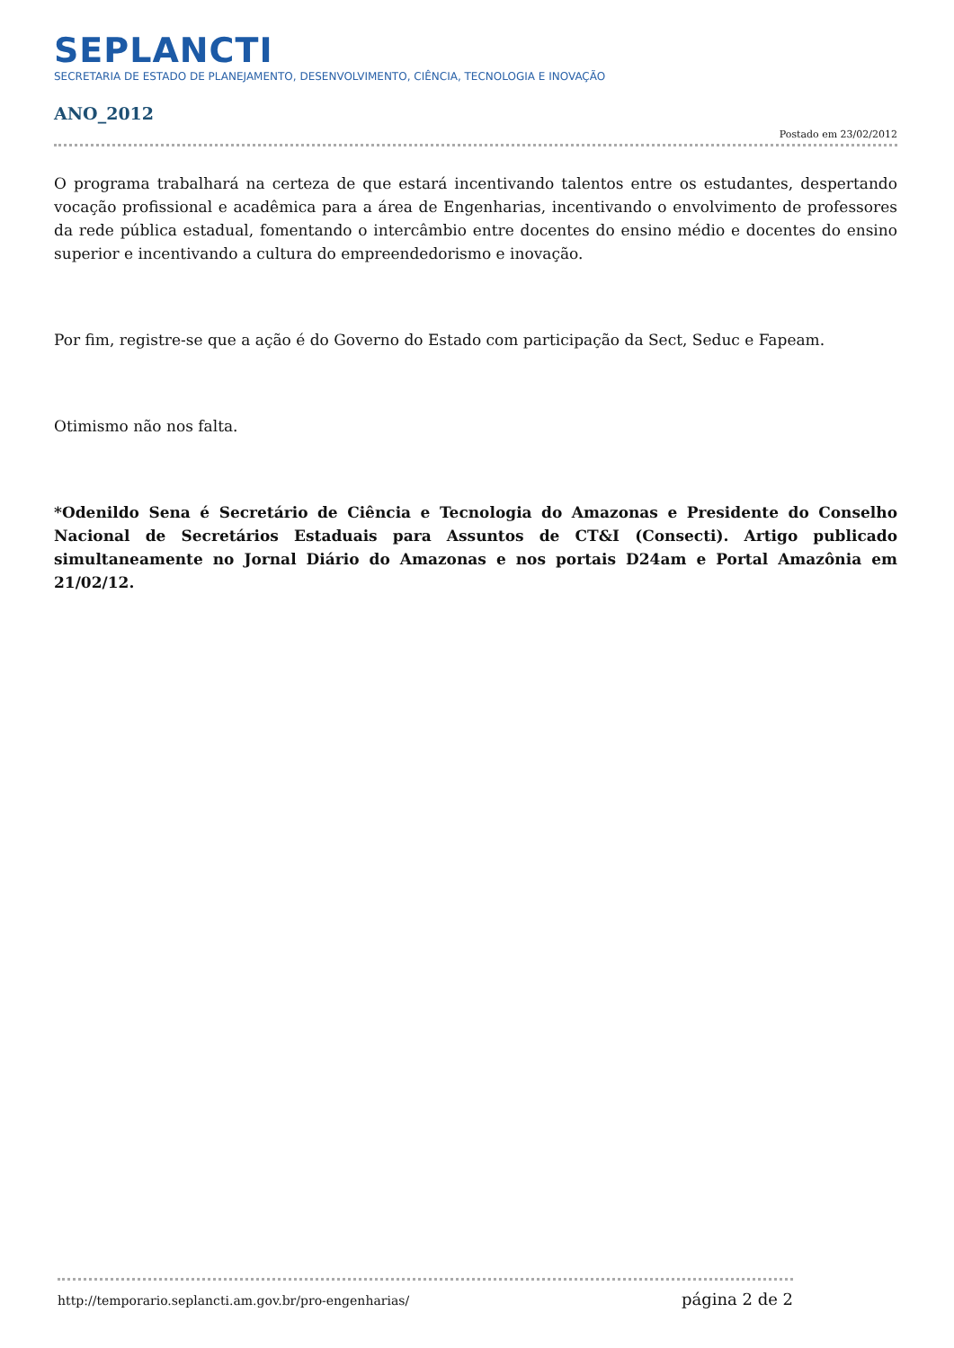SEPLANCTI
SECRETARIA DE ESTADO DE PLANEJAMENTO, DESENVOLVIMENTO, CIÊNCIA, TECNOLOGIA E INOVAÇÃO
ANO_2012
Postado em 23/02/2012
O programa trabalhará na certeza de que estará incentivando talentos entre os estudantes, despertando vocação profissional e acadêmica para a área de Engenharias, incentivando o envolvimento de professores da rede pública estadual, fomentando o intercâmbio entre docentes do ensino médio e docentes do ensino superior e incentivando a cultura do empreendedorismo e inovação.
Por fim, registre-se que a ação é do Governo do Estado com participação da Sect, Seduc e Fapeam.
Otimismo não nos falta.
*Odenildo Sena é Secretário de Ciência e Tecnologia do Amazonas e Presidente do Conselho Nacional de Secretários Estaduais para Assuntos de CT&I (Consecti). Artigo publicado simultaneamente no Jornal Diário do Amazonas e nos portais D24am e Portal Amazônia em 21/02/12.
http://temporario.seplancti.am.gov.br/pro-engenharias/ página 2 de 2